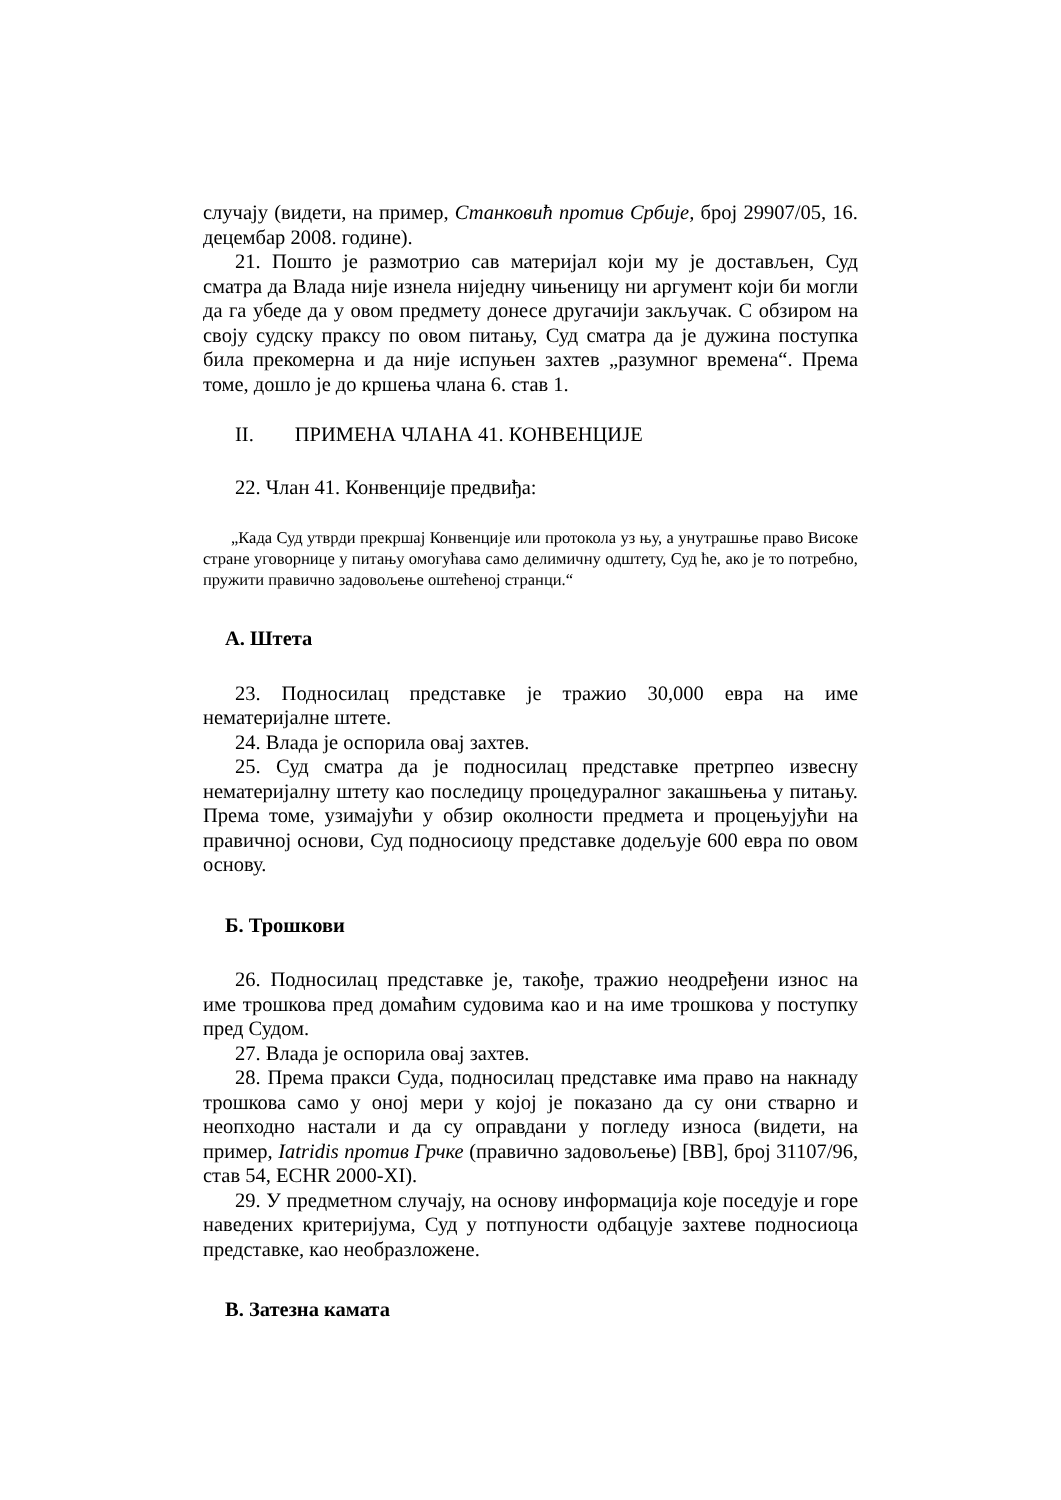случају (видети, на пример, Станковић против Србије, број 29907/05, 16. децембар 2008. године).
21. Пошто је размотрио сав материјал који му је достављен, Суд сматра да Влада није изнела ниједну чињеницу ни аргумент који би могли да га убеде да у овом предмету донесе другачији закључак. С обзиром на своју судску праксу по овом питању, Суд сматра да је дужина поступка била прекомерна и да није испуњен захтев „разумног времена“. Према томе, дошло је до кршења члана 6. став 1.
II. ПРИМЕНА ЧЛАНА 41. КОНВЕНЦИЈЕ
22. Члан 41. Конвенције предвиђа:
„Када Суд утврди прекршај Конвенције или протокола уз њу, а унутрашње право Високе стране уговорнице у питању омогућава само делимичну одштету, Суд ће, ако је то потребно, пружити правично задовољење оштећеној странци.“
A. Штета
23. Подносилац представке је тражио 30,000 евра на име нематеријалне штете.
24. Влада је оспорила овај захтев.
25. Суд сматра да је подносилац представке претрпео извесну нематеријалну штету као последицу процедуралног закашњења у питању. Према томе, узимајући у обзир околности предмета и процењујући на правичној основи, Суд подносиоцу представке додељује 600 евра по овом основу.
Б. Трошкови
26. Подносилац представке је, такође, тражио неодређени износ на име трошкова пред домаћим судовима као и на име трошкова у поступку пред Судом.
27. Влада је оспорила овај захтев.
28. Према пракси Суда, подносилац представке има право на накнаду трошкова само у оној мери у којој је показано да су они стварно и неопходно настали и да су оправдани у погледу износа (видети, на пример, Iatridis против Грчке (правично задовољење) [ВВ], број 31107/96, став 54, ECHR 2000-XI).
29. У предметном случају, на основу информација које поседује и горе наведених критеријума, Суд у потпуности одбацује захтеве подносиоца представке, као необразложене.
В. Затезна камата